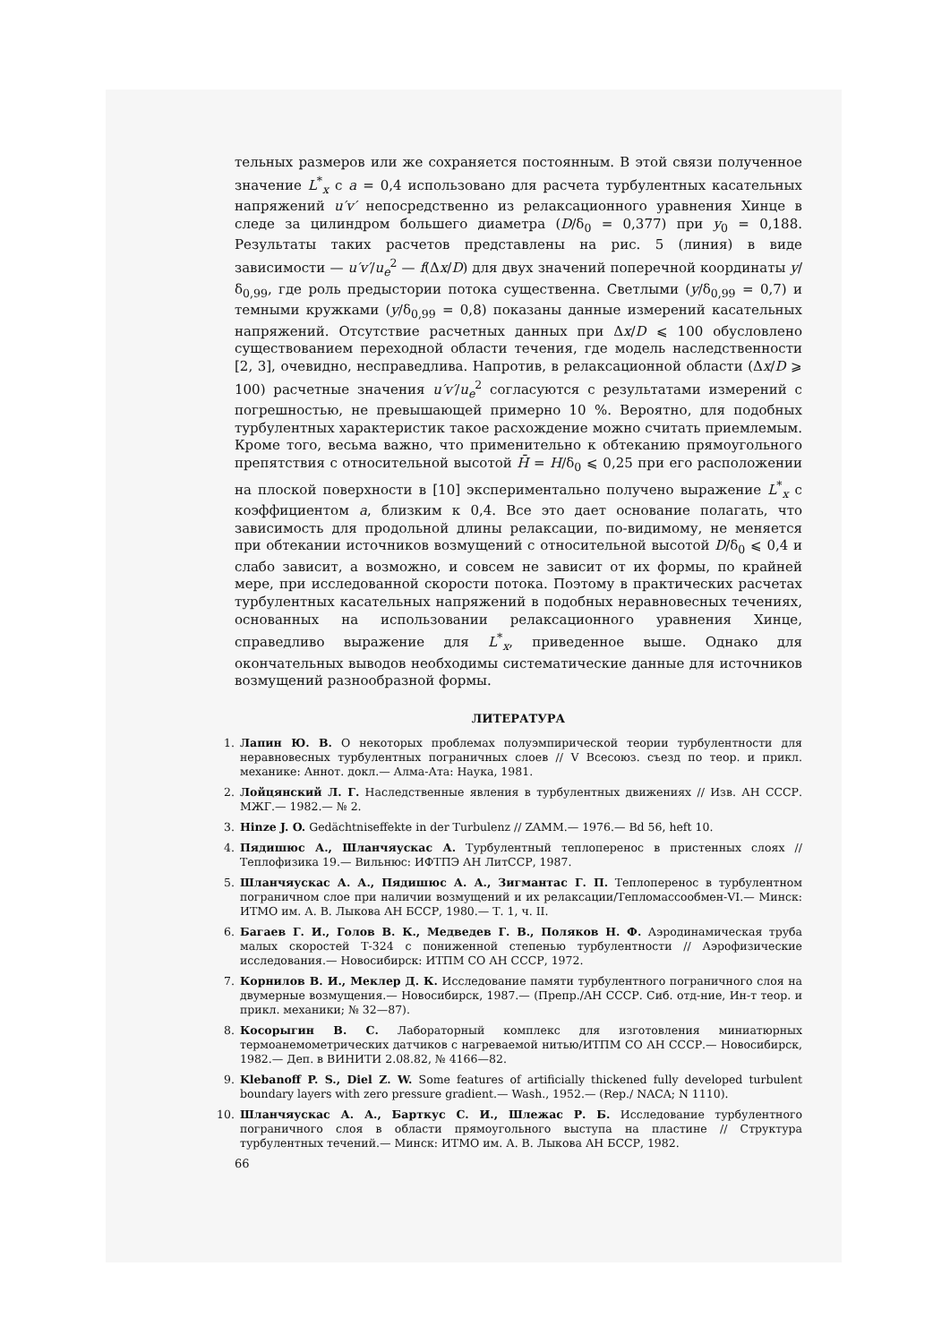тельных размеров или же сохраняется постоянным. В этой связи полученное значение L<sup>*</sup><sub>x</sub> с a = 0,4 использовано для расчета турбулентных касательных напряжений u′v′ непосредственно из релаксационного уравнения Хинце в следе за цилиндром большего диаметра (D/δ<sub>0</sub> = 0,377) при y<sub>0</sub> = 0,188. Результаты таких расчетов представлены на рис. 5 (линия) в виде зависимости — u′v′/u<sub>e</sub><sup>2</sup> — f(Δx/D) для двух значений поперечной координаты y/δ<sub>0,99</sub>, где роль предыстории потока существенна. Светлыми (y/δ<sub>0,99</sub> = 0,7) и темными кружками (y/δ<sub>0,99</sub> = 0,8) показаны данные измерений касательных напряжений. Отсутствие расчетных данных при Δx/D ⩽ 100 обусловлено существованием переходной области течения, где модель наследственности [2, 3], очевидно, несправедлива. Напротив, в релаксационной области (Δx/D ⩾ 100) расчетные значения u′v′/u<sub>e</sub><sup>2</sup> согласуются с результатами измерений с погрешностью, не превышающей примерно 10 %. Вероятно, для подобных турбулентных характеристик такое расхождение можно считать приемлемым. Кроме того, весьма важно, что применительно к обтеканию прямоугольного препятствия с относительной высотой H̄ = H/δ<sub>0</sub> ⩽ 0,25 при его расположении на плоской поверхности в [10] экспериментально получено выражение L<sup>*</sup><sub>x</sub> с коэффициентом a, близким к 0,4. Все это дает основание полагать, что зависимость для продольной длины релаксации, по-видимому, не меняется при обтекании источников возмущений с относительной высотой D/δ<sub>0</sub> ⩽ 0,4 и слабо зависит, а возможно, и совсем не зависит от их формы, по крайней мере, при исследованной скорости потока. Поэтому в практических расчетах турбулентных касательных напряжений в подобных неравновесных течениях, основанных на использовании релаксационного уравнения Хинце, справедливо выражение для L<sup>*</sup><sub>x</sub>, приведенное выше. Однако для окончательных выводов необходимы систематические данные для источников возмущений разнообразной формы.
ЛИТЕРАТУРА
1. Лапин Ю. В. О некоторых проблемах полуэмпирической теории турбулентности для неравновесных турбулентных пограничных слоев // V Всесоюз. съезд по теор. и прикл. механике: Аннот. докл.— Алма-Ата: Наука, 1981.
2. Лойцянский Л. Г. Наследственные явления в турбулентных движениях // Изв. АН СССР. МЖГ.— 1982.— № 2.
3. Hinze J. O. Gedächtniseffekte in der Turbulenz // ZAMM.— 1976.— Bd 56, heft 10.
4. Пядишюс А., Шланчяускас А. Турбулентный теплоперенос в пристенных слоях // Теплофизика 19.— Вильнюс: ИФТПЭ АН ЛитССР, 1987.
5. Шланчяускас А. А., Пядишюс А. А., Зигмантас Г. П. Теплоперенос в турбулентном пограничном слое при наличии возмущений и их релаксации/Тепломассообмен-VI.— Минск: ИТМО им. А. В. Лыкова АН БССР, 1980.— Т. 1, ч. II.
6. Багаев Г. И., Голов В. К., Медведев Г. В., Поляков Н. Ф. Аэродинамическая труба малых скоростей Т-324 с пониженной степенью турбулентности // Аэрофизические исследования.— Новосибирск: ИТПМ СО АН СССР, 1972.
7. Корнилов В. И., Меклер Д. К. Исследование памяти турбулентного пограничного слоя на двумерные возмущения.— Новосибирск, 1987.— (Препр./АН СССР. Сиб. отд-ние, Ин-т теор. и прикл. механики; № 32—87).
8. Косорыгин В. С. Лабораторный комплекс для изготовления миниатюрных термоанемометрических датчиков с нагреваемой нитью/ИТПМ СО АН СССР.— Новосибирск, 1982.— Деп. в ВИНИТИ 2.08.82, № 4166—82.
9. Klebanoff P. S., Diel Z. W. Some features of artificially thickened fully developed turbulent boundary layers with zero pressure gradient.— Wash., 1952.— (Rep./ NACA; N 1110).
10. Шланчяускас А. А., Барткус С. И., Шлежас Р. Б. Исследование турбулентного пограничного слоя в области прямоугольного выступа на пластине // Структура турбулентных течений.— Минск: ИТМО им. А. В. Лыкова АН БССР, 1982.
66